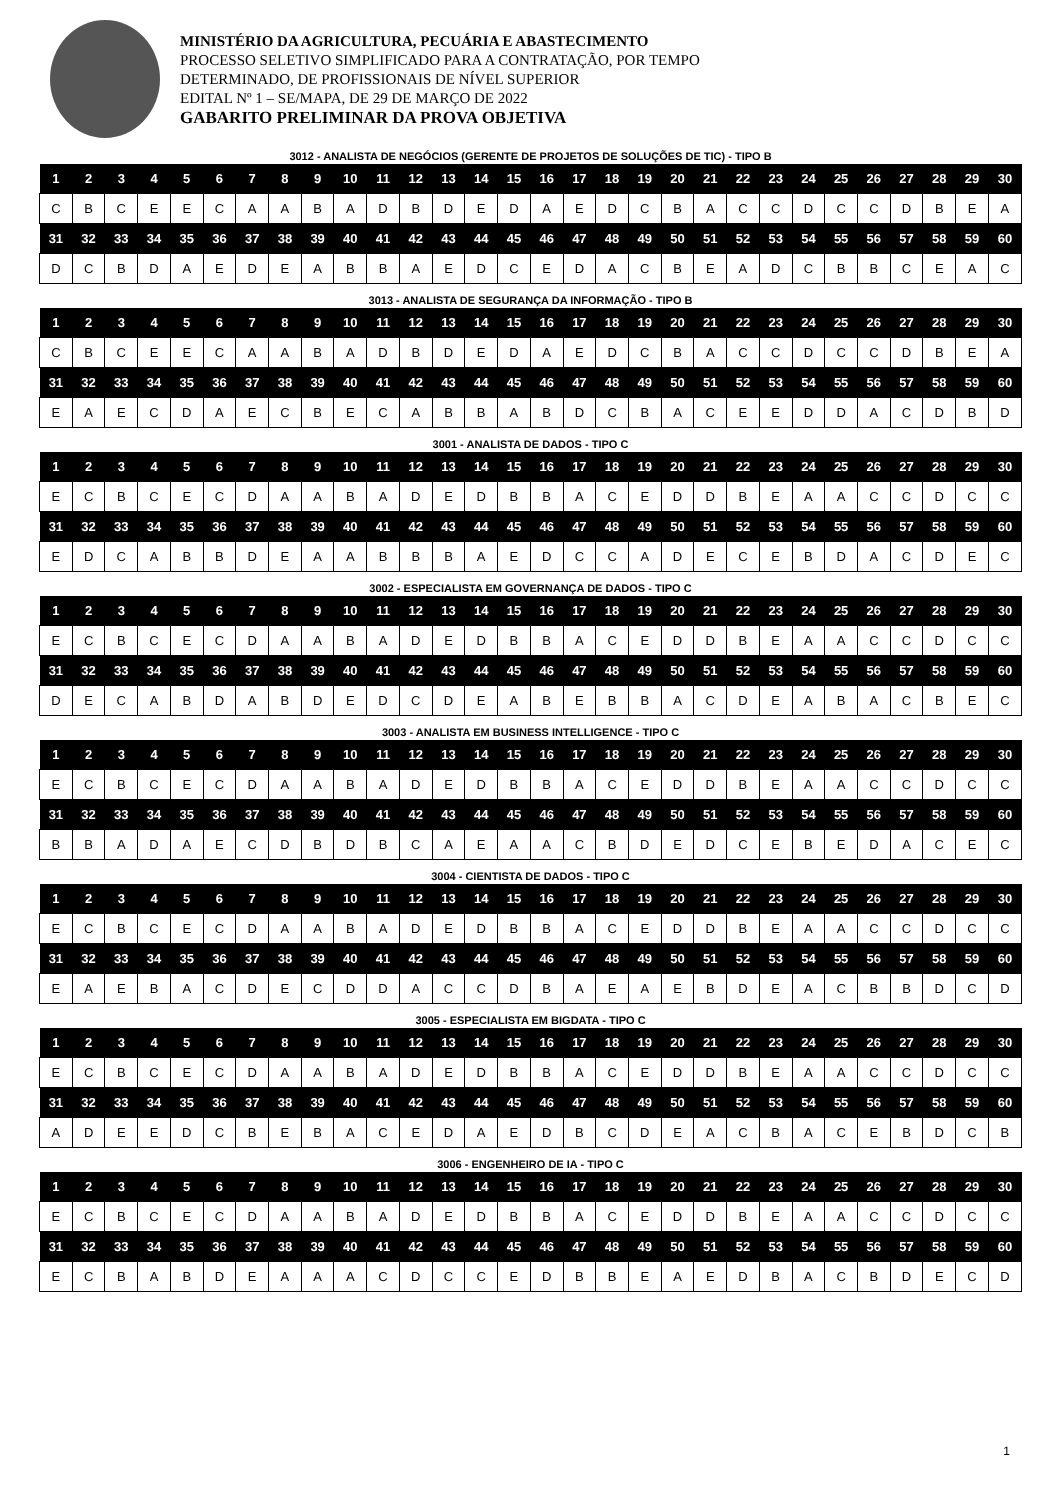MINISTÉRIO DA AGRICULTURA, PECUÁRIA E ABASTECIMENTO
PROCESSO SELETIVO SIMPLIFICADO PARA A CONTRATAÇÃO, POR TEMPO
DETERMINADO, DE PROFISSIONAIS DE NÍVEL SUPERIOR
EDITAL Nº 1 – SE/MAPA, DE 29 DE MARÇO DE 2022
GABARITO PRELIMINAR DA PROVA OBJETIVA
3012 - ANALISTA DE NEGÓCIOS (GERENTE DE PROJETOS DE SOLUÇÕES DE TIC) - TIPO B
| 1 | 2 | 3 | 4 | 5 | 6 | 7 | 8 | 9 | 10 | 11 | 12 | 13 | 14 | 15 | 16 | 17 | 18 | 19 | 20 | 21 | 22 | 23 | 24 | 25 | 26 | 27 | 28 | 29 | 30 |
| --- | --- | --- | --- | --- | --- | --- | --- | --- | --- | --- | --- | --- | --- | --- | --- | --- | --- | --- | --- | --- | --- | --- | --- | --- | --- | --- | --- | --- | --- |
| C | B | C | E | E | C | A | A | B | A | D | B | D | E | D | A | E | D | C | B | A | C | C | D | C | C | D | B | E | A |
| 31 | 32 | 33 | 34 | 35 | 36 | 37 | 38 | 39 | 40 | 41 | 42 | 43 | 44 | 45 | 46 | 47 | 48 | 49 | 50 | 51 | 52 | 53 | 54 | 55 | 56 | 57 | 58 | 59 | 60 |
| D | C | B | D | A | E | D | E | A | B | B | A | E | D | C | E | D | A | C | B | E | A | D | C | B | B | C | E | A | C |
3013 - ANALISTA DE SEGURANÇA DA INFORMAÇÃO - TIPO B
| 1 | 2 | 3 | 4 | 5 | 6 | 7 | 8 | 9 | 10 | 11 | 12 | 13 | 14 | 15 | 16 | 17 | 18 | 19 | 20 | 21 | 22 | 23 | 24 | 25 | 26 | 27 | 28 | 29 | 30 |
| --- | --- | --- | --- | --- | --- | --- | --- | --- | --- | --- | --- | --- | --- | --- | --- | --- | --- | --- | --- | --- | --- | --- | --- | --- | --- | --- | --- | --- | --- |
| C | B | C | E | E | C | A | A | B | A | D | B | D | E | D | A | E | D | C | B | A | C | C | D | C | C | D | B | E | A |
| 31 | 32 | 33 | 34 | 35 | 36 | 37 | 38 | 39 | 40 | 41 | 42 | 43 | 44 | 45 | 46 | 47 | 48 | 49 | 50 | 51 | 52 | 53 | 54 | 55 | 56 | 57 | 58 | 59 | 60 |
| E | A | E | C | D | A | E | C | B | E | C | A | B | B | A | B | D | C | B | A | C | E | E | D | D | A | C | D | B | D |
3001 - ANALISTA DE DADOS - TIPO C
| 1 | 2 | 3 | 4 | 5 | 6 | 7 | 8 | 9 | 10 | 11 | 12 | 13 | 14 | 15 | 16 | 17 | 18 | 19 | 20 | 21 | 22 | 23 | 24 | 25 | 26 | 27 | 28 | 29 | 30 |
| --- | --- | --- | --- | --- | --- | --- | --- | --- | --- | --- | --- | --- | --- | --- | --- | --- | --- | --- | --- | --- | --- | --- | --- | --- | --- | --- | --- | --- | --- |
| E | C | B | C | E | C | D | A | A | B | A | D | E | D | B | B | A | C | E | D | D | B | E | A | A | C | C | D | C | C |
| 31 | 32 | 33 | 34 | 35 | 36 | 37 | 38 | 39 | 40 | 41 | 42 | 43 | 44 | 45 | 46 | 47 | 48 | 49 | 50 | 51 | 52 | 53 | 54 | 55 | 56 | 57 | 58 | 59 | 60 |
| E | D | C | A | B | B | D | E | A | A | B | B | B | A | E | D | C | C | A | D | E | C | E | B | D | A | C | D | E | C |
3002 - ESPECIALISTA EM GOVERNANÇA DE DADOS - TIPO C
| 1 | 2 | 3 | 4 | 5 | 6 | 7 | 8 | 9 | 10 | 11 | 12 | 13 | 14 | 15 | 16 | 17 | 18 | 19 | 20 | 21 | 22 | 23 | 24 | 25 | 26 | 27 | 28 | 29 | 30 |
| --- | --- | --- | --- | --- | --- | --- | --- | --- | --- | --- | --- | --- | --- | --- | --- | --- | --- | --- | --- | --- | --- | --- | --- | --- | --- | --- | --- | --- | --- |
| E | C | B | C | E | C | D | A | A | B | A | D | E | D | B | B | A | C | E | D | D | B | E | A | A | C | C | D | C | C |
| 31 | 32 | 33 | 34 | 35 | 36 | 37 | 38 | 39 | 40 | 41 | 42 | 43 | 44 | 45 | 46 | 47 | 48 | 49 | 50 | 51 | 52 | 53 | 54 | 55 | 56 | 57 | 58 | 59 | 60 |
| D | E | C | A | B | D | A | B | D | E | D | C | D | E | A | B | E | B | B | A | C | D | E | A | B | A | C | B | E | C |
3003 - ANALISTA EM BUSINESS INTELLIGENCE - TIPO C
| 1 | 2 | 3 | 4 | 5 | 6 | 7 | 8 | 9 | 10 | 11 | 12 | 13 | 14 | 15 | 16 | 17 | 18 | 19 | 20 | 21 | 22 | 23 | 24 | 25 | 26 | 27 | 28 | 29 | 30 |
| --- | --- | --- | --- | --- | --- | --- | --- | --- | --- | --- | --- | --- | --- | --- | --- | --- | --- | --- | --- | --- | --- | --- | --- | --- | --- | --- | --- | --- | --- |
| E | C | B | C | E | C | D | A | A | B | A | D | E | D | B | B | A | C | E | D | D | B | E | A | A | C | C | D | C | C |
| 31 | 32 | 33 | 34 | 35 | 36 | 37 | 38 | 39 | 40 | 41 | 42 | 43 | 44 | 45 | 46 | 47 | 48 | 49 | 50 | 51 | 52 | 53 | 54 | 55 | 56 | 57 | 58 | 59 | 60 |
| B | B | A | D | A | E | C | D | B | D | B | C | A | E | A | A | C | B | D | E | D | C | E | B | E | D | A | C | E | C |
3004 - CIENTISTA DE DADOS - TIPO C
| 1 | 2 | 3 | 4 | 5 | 6 | 7 | 8 | 9 | 10 | 11 | 12 | 13 | 14 | 15 | 16 | 17 | 18 | 19 | 20 | 21 | 22 | 23 | 24 | 25 | 26 | 27 | 28 | 29 | 30 |
| --- | --- | --- | --- | --- | --- | --- | --- | --- | --- | --- | --- | --- | --- | --- | --- | --- | --- | --- | --- | --- | --- | --- | --- | --- | --- | --- | --- | --- | --- |
| E | C | B | C | E | C | D | A | A | B | A | D | E | D | B | B | A | C | E | D | D | B | E | A | A | C | C | D | C | C |
| 31 | 32 | 33 | 34 | 35 | 36 | 37 | 38 | 39 | 40 | 41 | 42 | 43 | 44 | 45 | 46 | 47 | 48 | 49 | 50 | 51 | 52 | 53 | 54 | 55 | 56 | 57 | 58 | 59 | 60 |
| E | A | E | B | A | C | D | E | C | D | D | A | C | C | D | B | A | E | A | E | B | D | E | A | C | B | B | D | C | D |
3005 - ESPECIALISTA EM BIGDATA - TIPO C
| 1 | 2 | 3 | 4 | 5 | 6 | 7 | 8 | 9 | 10 | 11 | 12 | 13 | 14 | 15 | 16 | 17 | 18 | 19 | 20 | 21 | 22 | 23 | 24 | 25 | 26 | 27 | 28 | 29 | 30 |
| --- | --- | --- | --- | --- | --- | --- | --- | --- | --- | --- | --- | --- | --- | --- | --- | --- | --- | --- | --- | --- | --- | --- | --- | --- | --- | --- | --- | --- | --- |
| E | C | B | C | E | C | D | A | A | B | A | D | E | D | B | B | A | C | E | D | D | B | E | A | A | C | C | D | C | C |
| 31 | 32 | 33 | 34 | 35 | 36 | 37 | 38 | 39 | 40 | 41 | 42 | 43 | 44 | 45 | 46 | 47 | 48 | 49 | 50 | 51 | 52 | 53 | 54 | 55 | 56 | 57 | 58 | 59 | 60 |
| A | D | E | E | D | C | B | E | B | A | C | E | D | A | E | D | B | C | D | E | A | C | B | A | C | E | B | D | C | B |
3006 - ENGENHEIRO DE IA - TIPO C
| 1 | 2 | 3 | 4 | 5 | 6 | 7 | 8 | 9 | 10 | 11 | 12 | 13 | 14 | 15 | 16 | 17 | 18 | 19 | 20 | 21 | 22 | 23 | 24 | 25 | 26 | 27 | 28 | 29 | 30 |
| --- | --- | --- | --- | --- | --- | --- | --- | --- | --- | --- | --- | --- | --- | --- | --- | --- | --- | --- | --- | --- | --- | --- | --- | --- | --- | --- | --- | --- | --- |
| E | C | B | C | E | C | D | A | A | B | A | D | E | D | B | B | A | C | E | D | D | B | E | A | A | C | C | D | C | C |
| 31 | 32 | 33 | 34 | 35 | 36 | 37 | 38 | 39 | 40 | 41 | 42 | 43 | 44 | 45 | 46 | 47 | 48 | 49 | 50 | 51 | 52 | 53 | 54 | 55 | 56 | 57 | 58 | 59 | 60 |
| E | C | B | A | B | D | E | A | A | A | C | D | C | C | E | D | B | B | E | A | E | D | B | A | C | B | D | E | C | D |
1